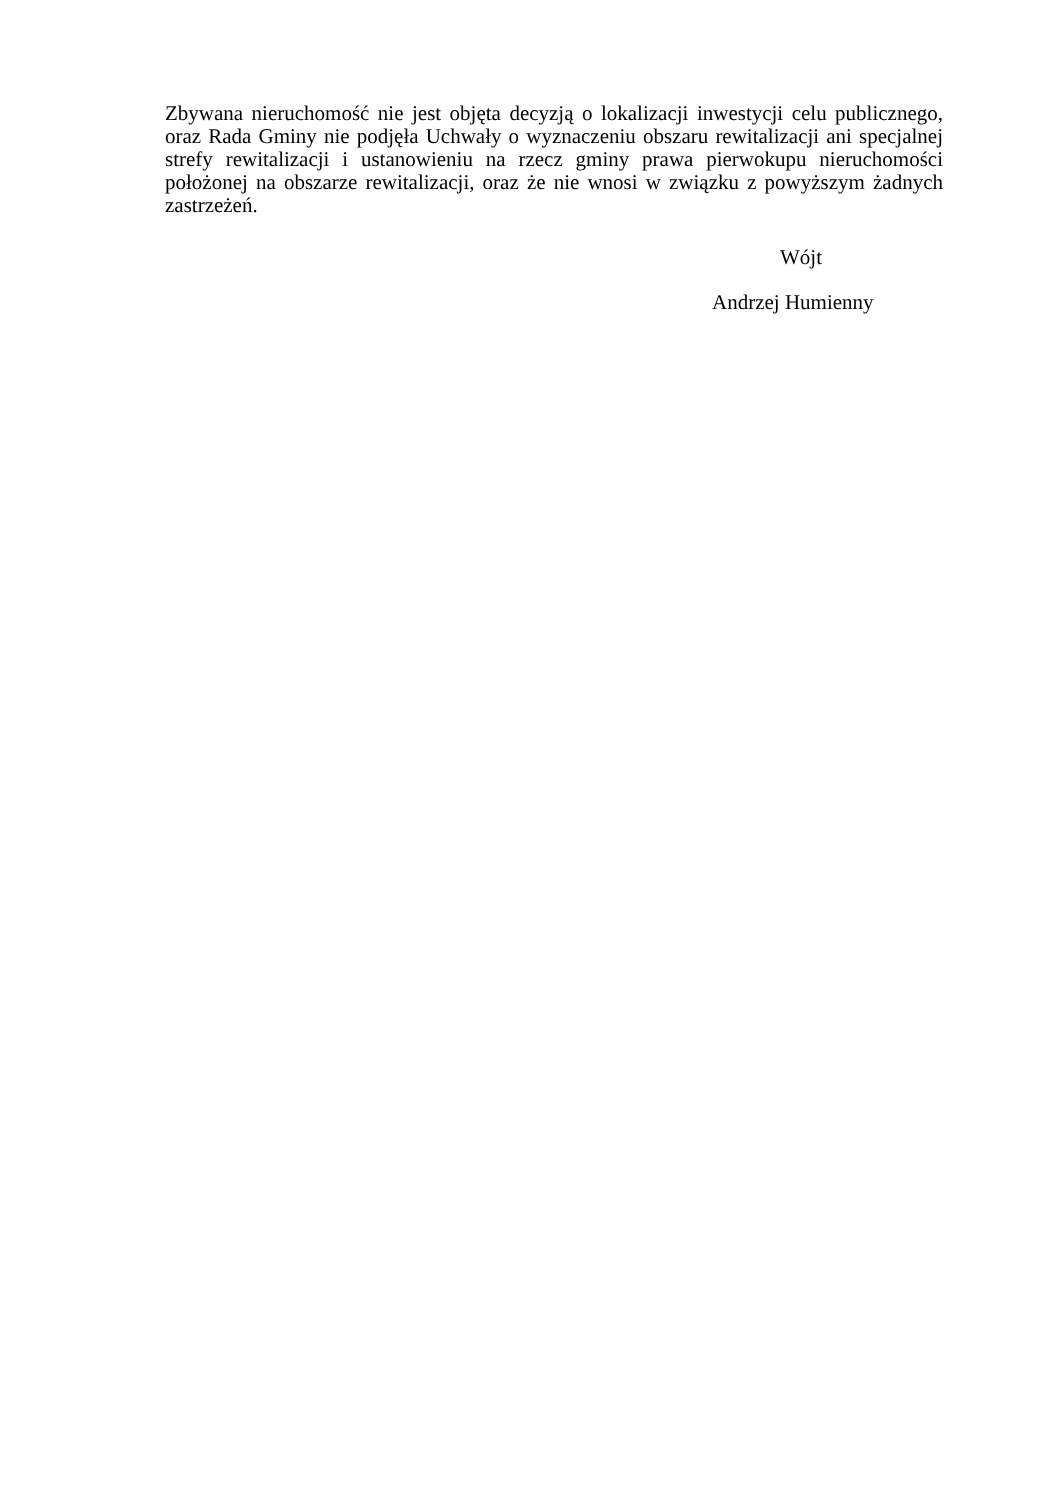Zbywana nieruchomość nie jest objęta decyzją o lokalizacji inwestycji celu publicznego, oraz Rada Gminy nie podjęła Uchwały o wyznaczeniu obszaru rewitalizacji ani specjalnej strefy rewitalizacji i ustanowieniu na rzecz gminy prawa pierwokupu nieruchomości położonej na obszarze rewitalizacji, oraz że nie wnosi w związku z powyższym żadnych zastrzeżeń.
Wójt
Andrzej Humienny